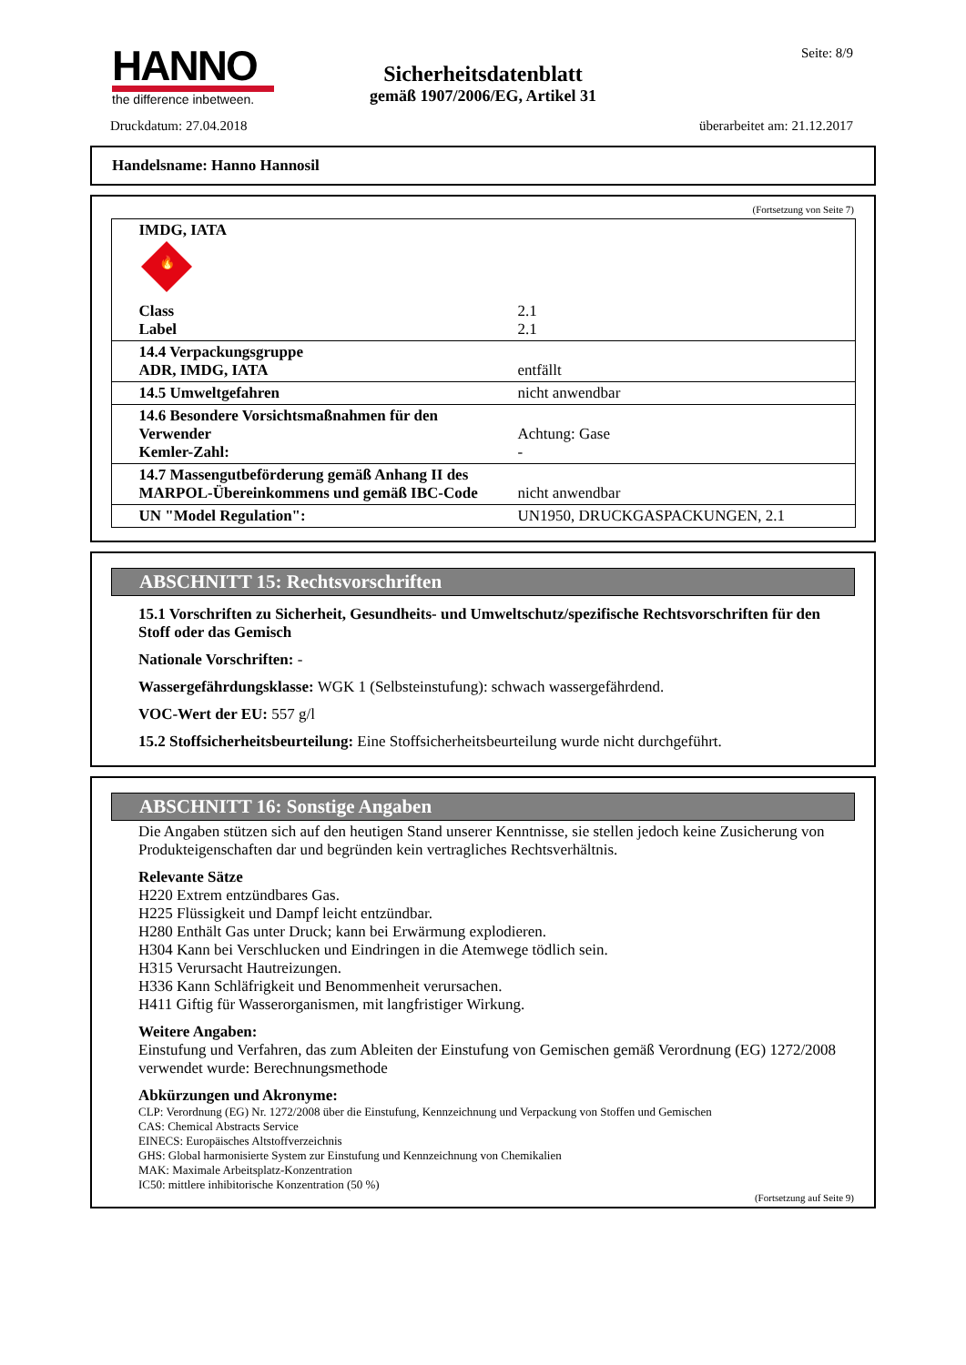HANNO
the difference inbetween.
Seite: 8/9
Sicherheitsdatenblatt
gemäß 1907/2006/EG, Artikel 31
Druckdatum: 27.04.2018 überarbeitet am: 21.12.2017
Handelsname: Hanno Hannosil
(Fortsetzung von Seite 7)
| IMDG, IATA 🔥 | |
| Class Label | 2.1 2.1 |
| 14.4 Verpackungsgruppe ADR, IMDG, IATA | entfällt |
| 14.5 Umweltgefahren | nicht anwendbar |
| 14.6 Besondere Vorsichtsmaßnahmen für den Verwender Kemler-Zahl: | Achtung: Gase - |
| 14.7 Massengutbeförderung gemäß Anhang II des MARPOL-Übereinkommens und gemäß IBC-Code | nicht anwendbar |
| UN "Model Regulation": | UN1950, DRUCKGASPACKUNGEN, 2.1 |
ABSCHNITT 15: Rechtsvorschriften
15.1 Vorschriften zu Sicherheit, Gesundheits- und Umweltschutz/spezifische Rechtsvorschriften für den Stoff oder das Gemisch
Nationale Vorschriften: -
Wassergefährdungsklasse: WGK 1 (Selbsteinstufung): schwach wassergefährdend.
VOC-Wert der EU: 557 g/l
15.2 Stoffsicherheitsbeurteilung: Eine Stoffsicherheitsbeurteilung wurde nicht durchgeführt.
ABSCHNITT 16: Sonstige Angaben
Die Angaben stützen sich auf den heutigen Stand unserer Kenntnisse, sie stellen jedoch keine Zusicherung von Produkteigenschaften dar und begründen kein vertragliches Rechtsverhältnis.
Relevante Sätze
H220 Extrem entzündbares Gas.
H225 Flüssigkeit und Dampf leicht entzündbar.
H280 Enthält Gas unter Druck; kann bei Erwärmung explodieren.
H304 Kann bei Verschlucken und Eindringen in die Atemwege tödlich sein.
H315 Verursacht Hautreizungen.
H336 Kann Schläfrigkeit und Benommenheit verursachen.
H411 Giftig für Wasserorganismen, mit langfristiger Wirkung.
Weitere Angaben:
Einstufung und Verfahren, das zum Ableiten der Einstufung von Gemischen gemäß Verordnung (EG) 1272/2008 verwendet wurde: Berechnungsmethode
Abkürzungen und Akronyme:
CLP: Verordnung (EG) Nr. 1272/2008 über die Einstufung, Kennzeichnung und Verpackung von Stoffen und Gemischen
CAS: Chemical Abstracts Service
EINECS: Europäisches Altstoffverzeichnis
GHS: Global harmonisierte System zur Einstufung und Kennzeichnung von Chemikalien
MAK: Maximale Arbeitsplatz-Konzentration
IC50: mittlere inhibitorische Konzentration (50 %)
(Fortsetzung auf Seite 9)